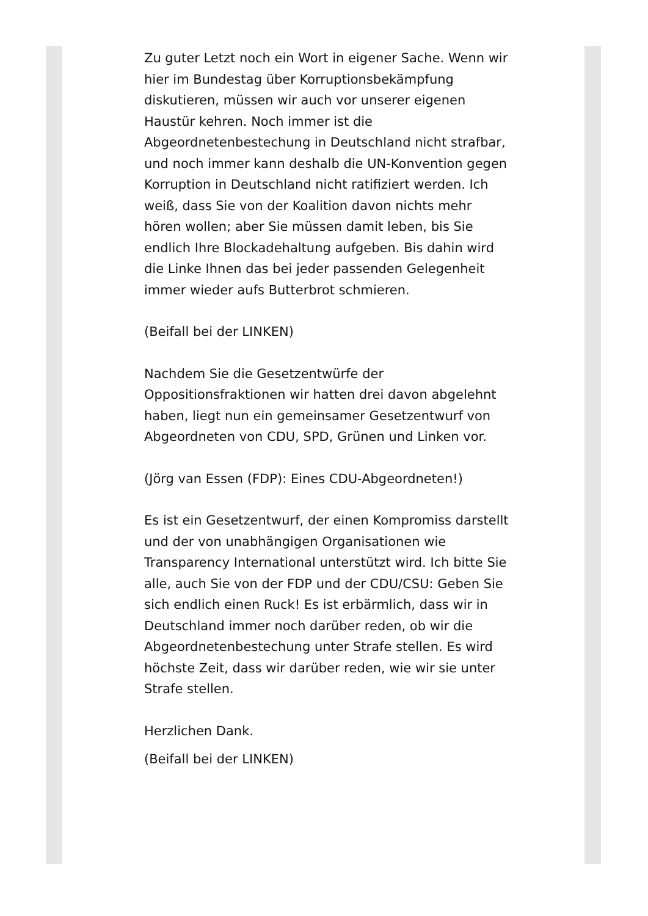Zu guter Letzt noch ein Wort in eigener Sache. Wenn wir hier im Bundestag über Korruptionsbekämpfung diskutieren, müssen wir auch vor unserer eigenen Haustür kehren. Noch immer ist die Abgeordnetenbestechung in Deutschland nicht strafbar, und noch immer kann deshalb die UN-Konvention gegen Korruption in Deutschland nicht ratifiziert werden. Ich weiß, dass Sie von der Koalition davon nichts mehr hören wollen; aber Sie müssen damit leben, bis Sie endlich Ihre Blockadehaltung aufgeben. Bis dahin wird die Linke Ihnen das bei jeder passenden Gelegenheit immer wieder aufs Butterbrot schmieren.
(Beifall bei der LINKEN)
Nachdem Sie die Gesetzentwürfe der Oppositionsfraktionen wir hatten drei davon abgelehnt haben, liegt nun ein gemeinsamer Gesetzentwurf von Abgeordneten von CDU, SPD, Grünen und Linken vor.
(Jörg van Essen (FDP): Eines CDU-Abgeordneten!)
Es ist ein Gesetzentwurf, der einen Kompromiss darstellt und der von unabhängigen Organisationen wie Transparency International unterstützt wird. Ich bitte Sie alle, auch Sie von der FDP und der CDU/CSU: Geben Sie sich endlich einen Ruck! Es ist erbärmlich, dass wir in Deutschland immer noch darüber reden, ob wir die Abgeordnetenbestechung unter Strafe stellen. Es wird höchste Zeit, dass wir darüber reden, wie wir sie unter Strafe stellen.
Herzlichen Dank.
(Beifall bei der LINKEN)